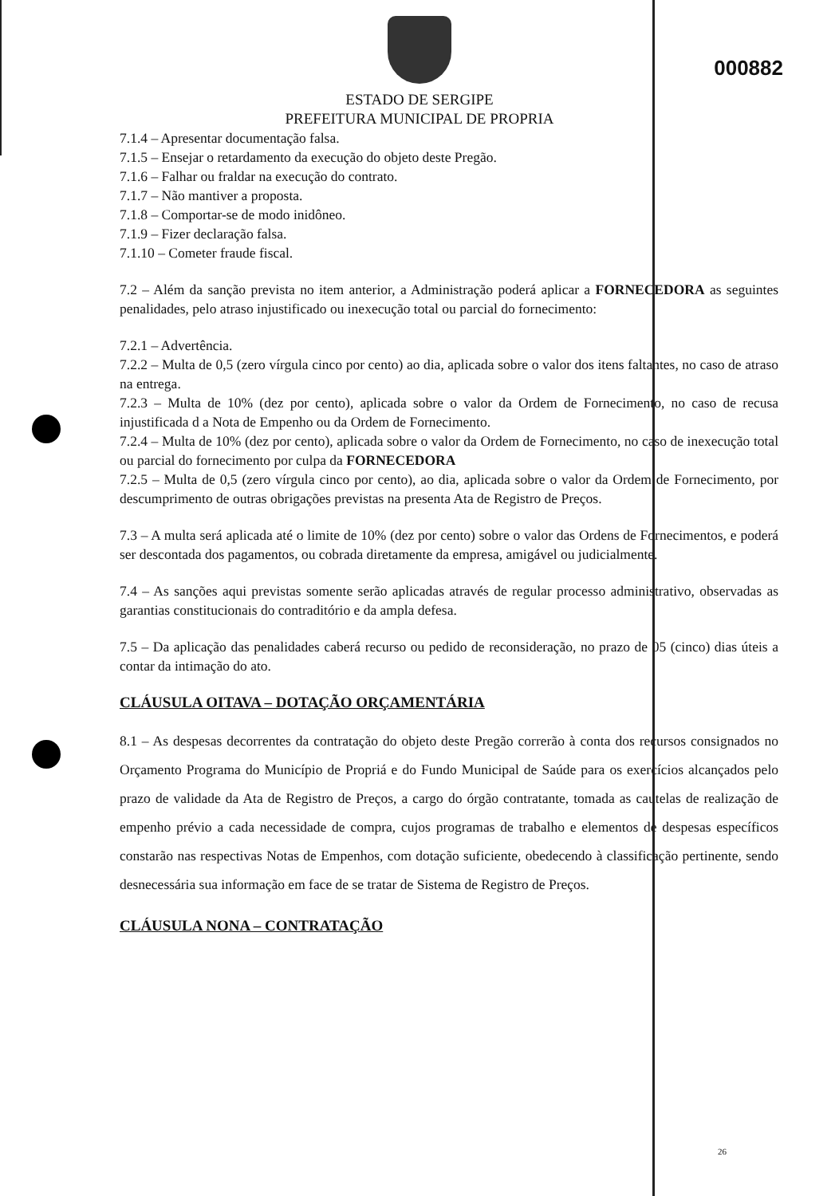000882
ESTADO DE SERGIPE
PREFEITURA MUNICIPAL DE PROPRIA
7.1.4 – Apresentar documentação falsa.
7.1.5 – Ensejar o retardamento da execução do objeto deste Pregão.
7.1.6 – Falhar ou fraldar na execução do contrato.
7.1.7 – Não mantiver a proposta.
7.1.8 – Comportar-se de modo inidôneo.
7.1.9 – Fizer declaração falsa.
7.1.10 – Cometer fraude fiscal.
7.2 – Além da sanção prevista no item anterior, a Administração poderá aplicar a FORNECEDORA as seguintes penalidades, pelo atraso injustificado ou inexecução total ou parcial do fornecimento:
7.2.1 – Advertência.
7.2.2 – Multa de 0,5 (zero vírgula cinco por cento) ao dia, aplicada sobre o valor dos itens faltantes, no caso de atraso na entrega.
7.2.3 – Multa de 10% (dez por cento), aplicada sobre o valor da Ordem de Fornecimento, no caso de recusa injustificada d a Nota de Empenho ou da Ordem de Fornecimento.
7.2.4 – Multa de 10% (dez por cento), aplicada sobre o valor da Ordem de Fornecimento, no caso de inexecução total ou parcial do fornecimento por culpa da FORNECEDORA
7.2.5 – Multa de 0,5 (zero vírgula cinco por cento), ao dia, aplicada sobre o valor da Ordem de Fornecimento, por descumprimento de outras obrigações previstas na presenta Ata de Registro de Preços.
7.3 – A multa será aplicada até o limite de 10% (dez por cento) sobre o valor das Ordens de Fornecimentos, e poderá ser descontada dos pagamentos, ou cobrada diretamente da empresa, amigável ou judicialmente.
7.4 – As sanções aqui previstas somente serão aplicadas através de regular processo administrativo, observadas as garantias constitucionais do contraditório e da ampla defesa.
7.5 – Da aplicação das penalidades caberá recurso ou pedido de reconsideração, no prazo de 05 (cinco) dias úteis a contar da intimação do ato.
CLÁUSULA OITAVA – DOTAÇÃO ORÇAMENTÁRIA
8.1 – As despesas decorrentes da contratação do objeto deste Pregão correrão à conta dos recursos consignados no Orçamento Programa do Município de Propriá e do Fundo Municipal de Saúde para os exercícios alcançados pelo prazo de validade da Ata de Registro de Preços, a cargo do órgão contratante, tomada as cautelas de realização de empenho prévio a cada necessidade de compra, cujos programas de trabalho e elementos de despesas específicos constarão nas respectivas Notas de Empenhos, com dotação suficiente, obedecendo à classificação pertinente, sendo desnecessária sua informação em face de se tratar de Sistema de Registro de Preços.
CLÁUSULA NONA – CONTRATAÇÃO
26